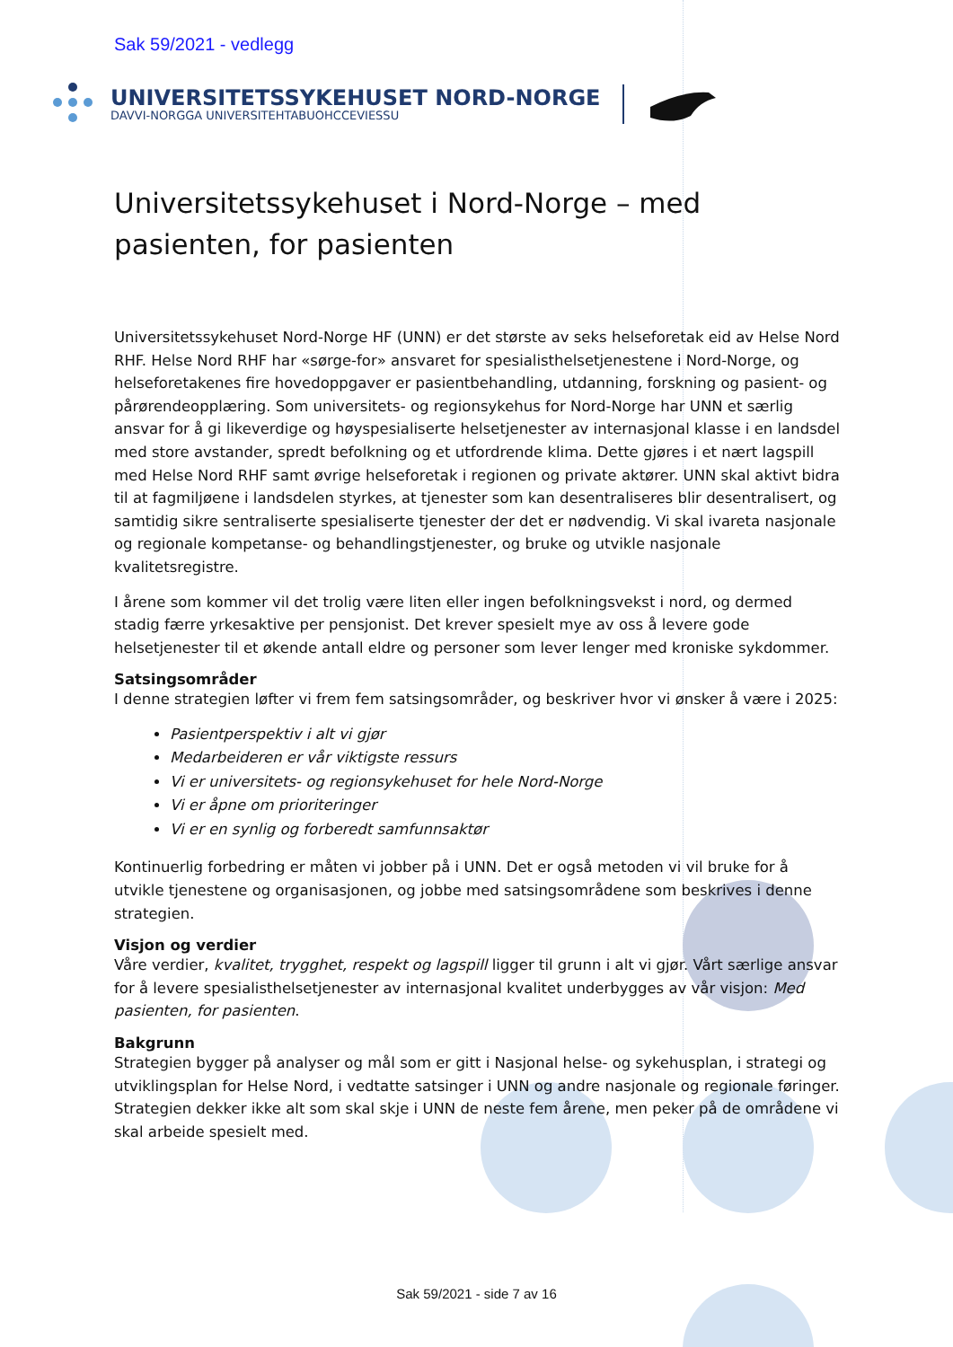Sak 59/2021 - vedlegg
UNIVERSITETSSYKEHUSET NORD-NORGE
DAVVI-NORGGA UNIVERSITEHTABUOHCCEVIESSU
Universitetssykehuset i Nord-Norge – med pasienten, for pasienten
Universitetssykehuset Nord-Norge HF (UNN) er det største av seks helseforetak eid av Helse Nord RHF. Helse Nord RHF har «sørge-for» ansvaret for spesialisthelsetjenestene i Nord-Norge, og helseforetakenes fire hovedoppgaver er pasientbehandling, utdanning, forskning og pasient- og pårørendeopplæring. Som universitets- og regionsykehus for Nord-Norge har UNN et særlig ansvar for å gi likeverdige og høyspesialiserte helsetjenester av internasjonal klasse i en landsdel med store avstander, spredt befolkning og et utfordrende klima. Dette gjøres i et nært lagspill med Helse Nord RHF samt øvrige helseforetak i regionen og private aktører. UNN skal aktivt bidra til at fagmiljøene i landsdelen styrkes, at tjenester som kan desentraliseres blir desentralisert, og samtidig sikre sentraliserte spesialiserte tjenester der det er nødvendig. Vi skal ivareta nasjonale og regionale kompetanse- og behandlingstjenester, og bruke og utvikle nasjonale kvalitetsregistre.
I årene som kommer vil det trolig være liten eller ingen befolkningsvekst i nord, og dermed stadig færre yrkesaktive per pensjonist. Det krever spesielt mye av oss å levere gode helsetjenester til et økende antall eldre og personer som lever lenger med kroniske sykdommer.
Satsingsområder
I denne strategien løfter vi frem fem satsingsområder, og beskriver hvor vi ønsker å være i 2025:
Pasientperspektiv i alt vi gjør
Medarbeideren er vår viktigste ressurs
Vi er universitets- og regionsykehuset for hele Nord-Norge
Vi er åpne om prioriteringer
Vi er en synlig og forberedt samfunnsaktør
Kontinuerlig forbedring er måten vi jobber på i UNN. Det er også metoden vi vil bruke for å utvikle tjenestene og organisasjonen, og jobbe med satsingsområdene som beskrives i denne strategien.
Visjon og verdier
Våre verdier, kvalitet, trygghet, respekt og lagspill ligger til grunn i alt vi gjør. Vårt særlige ansvar for å levere spesialisthelsetjenester av internasjonal kvalitet underbygges av vår visjon: Med pasienten, for pasienten.
Bakgrunn
Strategien bygger på analyser og mål som er gitt i Nasjonal helse- og sykehusplan, i strategi og utviklingsplan for Helse Nord, i vedtatte satsinger i UNN og andre nasjonale og regionale føringer. Strategien dekker ikke alt som skal skje i UNN de neste fem årene, men peker på de områdene vi skal arbeide spesielt med.
Sak 59/2021 - side 7 av 16